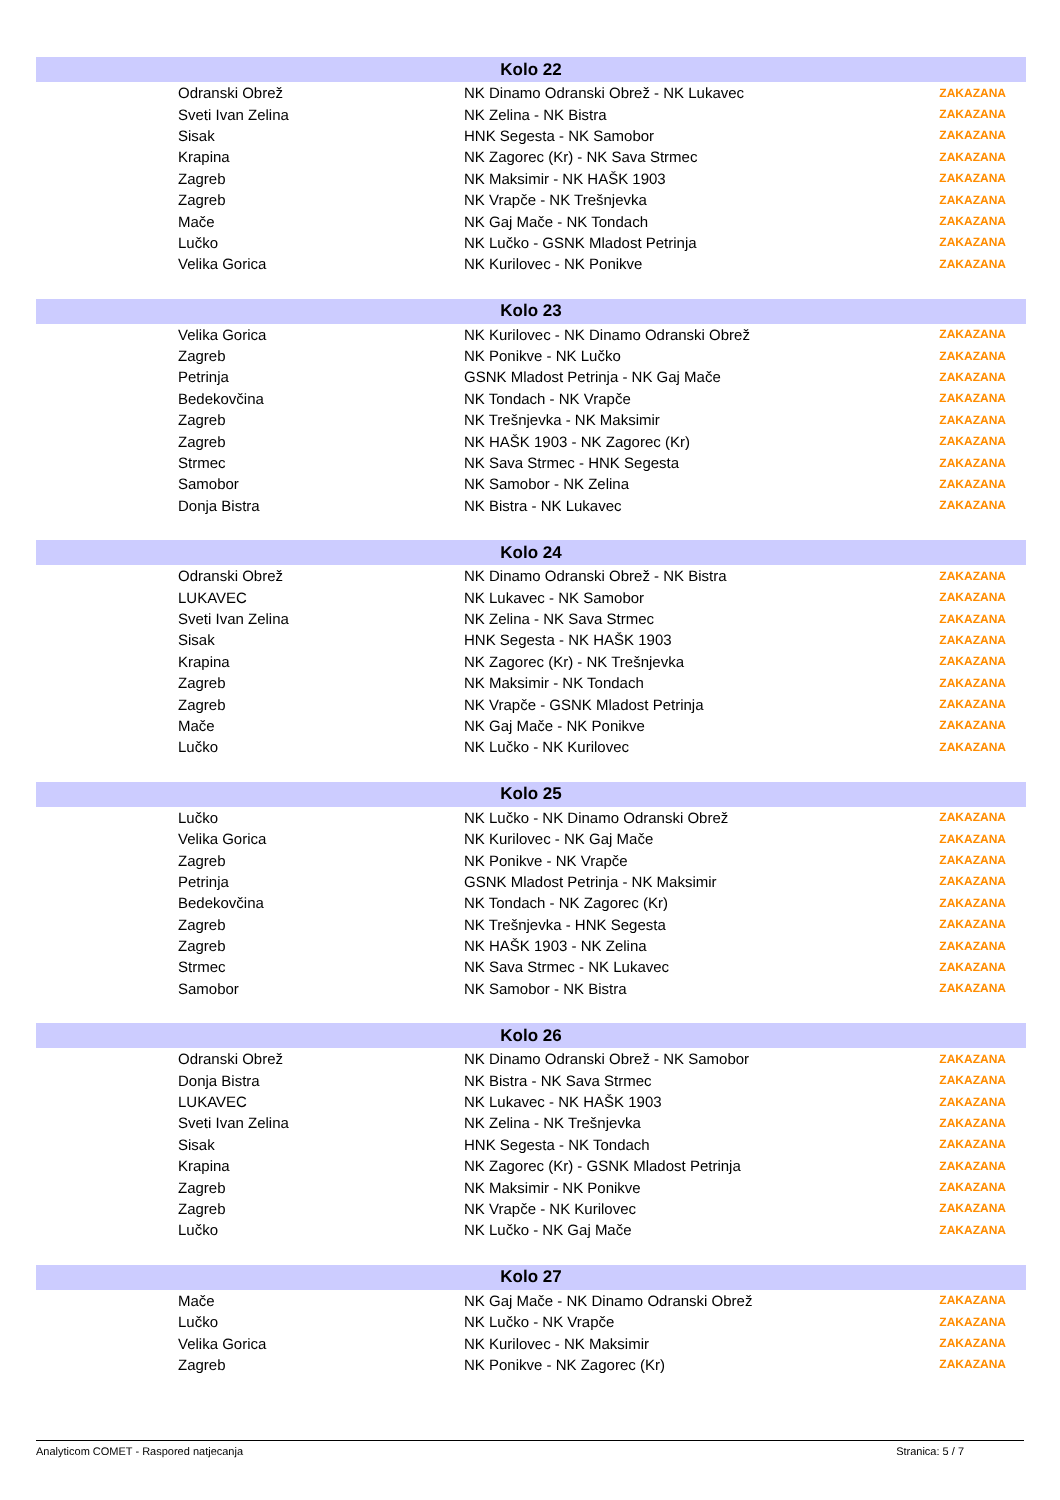| Kolo 22 | | | |
| --- | --- | --- | --- |
| | Odranski Obrež | NK Dinamo Odranski Obrež - NK Lukavec | ZAKAZANA |
| | Sveti Ivan Zelina | NK Zelina - NK Bistra | ZAKAZANA |
| | Sisak | HNK Segesta - NK Samobor | ZAKAZANA |
| | Krapina | NK Zagorec (Kr) - NK Sava Strmec | ZAKAZANA |
| | Zagreb | NK Maksimir - NK HAŠK 1903 | ZAKAZANA |
| | Zagreb | NK Vrapče - NK Trešnjevka | ZAKAZANA |
| | Mače | NK Gaj Mače - NK Tondach | ZAKAZANA |
| | Lučko | NK Lučko - GSNK Mladost Petrinja | ZAKAZANA |
| | Velika Gorica | NK Kurilovec - NK Ponikve | ZAKAZANA |
| Kolo 23 | | | |
| | Velika Gorica | NK Kurilovec - NK Dinamo Odranski Obrež | ZAKAZANA |
| | Zagreb | NK Ponikve - NK Lučko | ZAKAZANA |
| | Petrinja | GSNK Mladost Petrinja - NK Gaj Mače | ZAKAZANA |
| | Bedekovčina | NK Tondach - NK Vrapče | ZAKAZANA |
| | Zagreb | NK Trešnjevka - NK Maksimir | ZAKAZANA |
| | Zagreb | NK HAŠK 1903 - NK Zagorec (Kr) | ZAKAZANA |
| | Strmec | NK Sava Strmec - HNK Segesta | ZAKAZANA |
| | Samobor | NK Samobor - NK Zelina | ZAKAZANA |
| | Donja Bistra | NK Bistra - NK Lukavec | ZAKAZANA |
| Kolo 24 | | | |
| | Odranski Obrež | NK Dinamo Odranski Obrež - NK Bistra | ZAKAZANA |
| | LUKAVEC | NK Lukavec - NK Samobor | ZAKAZANA |
| | Sveti Ivan Zelina | NK Zelina - NK Sava Strmec | ZAKAZANA |
| | Sisak | HNK Segesta - NK HAŠK 1903 | ZAKAZANA |
| | Krapina | NK Zagorec (Kr) - NK Trešnjevka | ZAKAZANA |
| | Zagreb | NK Maksimir - NK Tondach | ZAKAZANA |
| | Zagreb | NK Vrapče - GSNK Mladost Petrinja | ZAKAZANA |
| | Mače | NK Gaj Mače - NK Ponikve | ZAKAZANA |
| | Lučko | NK Lučko - NK Kurilovec | ZAKAZANA |
| Kolo 25 | | | |
| | Lučko | NK Lučko - NK Dinamo Odranski Obrež | ZAKAZANA |
| | Velika Gorica | NK Kurilovec - NK Gaj Mače | ZAKAZANA |
| | Zagreb | NK Ponikve - NK Vrapče | ZAKAZANA |
| | Petrinja | GSNK Mladost Petrinja - NK Maksimir | ZAKAZANA |
| | Bedekovčina | NK Tondach - NK Zagorec (Kr) | ZAKAZANA |
| | Zagreb | NK Trešnjevka - HNK Segesta | ZAKAZANA |
| | Zagreb | NK HAŠK 1903 - NK Zelina | ZAKAZANA |
| | Strmec | NK Sava Strmec - NK Lukavec | ZAKAZANA |
| | Samobor | NK Samobor - NK Bistra | ZAKAZANA |
| Kolo 26 | | | |
| | Odranski Obrež | NK Dinamo Odranski Obrež - NK Samobor | ZAKAZANA |
| | Donja Bistra | NK Bistra - NK Sava Strmec | ZAKAZANA |
| | LUKAVEC | NK Lukavec - NK HAŠK 1903 | ZAKAZANA |
| | Sveti Ivan Zelina | NK Zelina - NK Trešnjevka | ZAKAZANA |
| | Sisak | HNK Segesta - NK Tondach | ZAKAZANA |
| | Krapina | NK Zagorec (Kr) - GSNK Mladost Petrinja | ZAKAZANA |
| | Zagreb | NK Maksimir - NK Ponikve | ZAKAZANA |
| | Zagreb | NK Vrapče - NK Kurilovec | ZAKAZANA |
| | Lučko | NK Lučko - NK Gaj Mače | ZAKAZANA |
| Kolo 27 | | | |
| | Mače | NK Gaj Mače - NK Dinamo Odranski Obrež | ZAKAZANA |
| | Lučko | NK Lučko - NK Vrapče | ZAKAZANA |
| | Velika Gorica | NK Kurilovec - NK Maksimir | ZAKAZANA |
| | Zagreb | NK Ponikve - NK Zagorec (Kr) | ZAKAZANA |
Analyticom COMET - Raspored natjecanja Stranica: 5 / 7